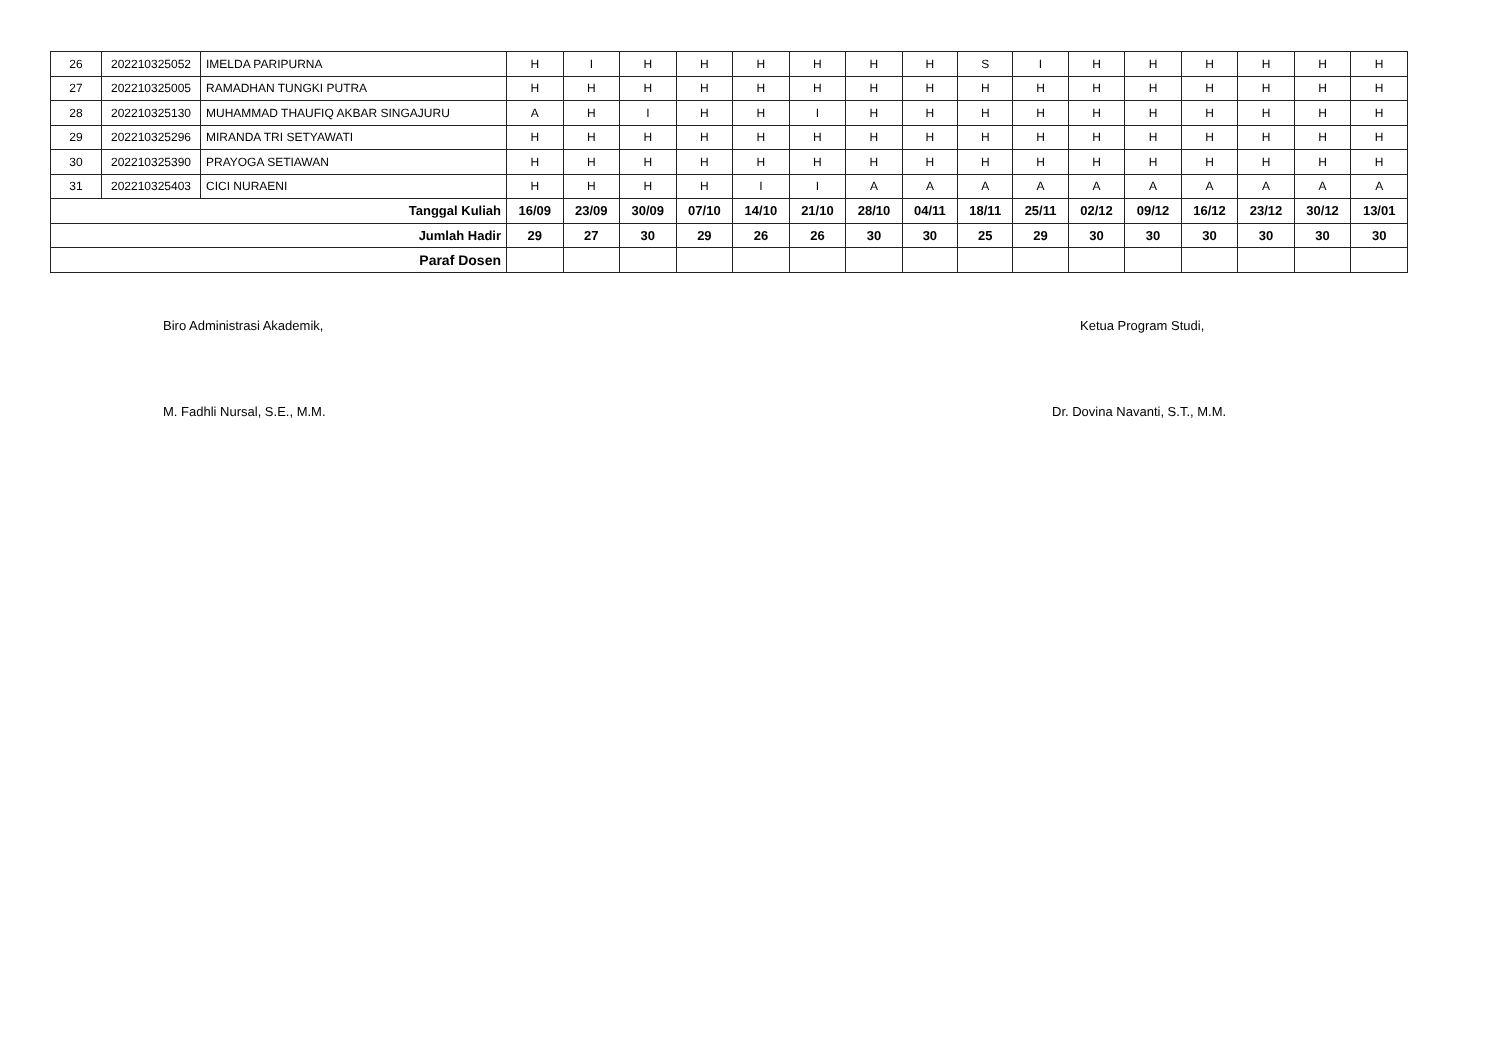| 26 | 202210325052 | IMELDA PARIPURNA | H | I | H | H | H | H | H | H | S | I | H | H | H | H | H | H |
| 27 | 202210325005 | RAMADHAN TUNGKI PUTRA | H | H | H | H | H | H | H | H | H | H | H | H | H | H | H | H |
| 28 | 202210325130 | MUHAMMAD THAUFIQ AKBAR SINGAJURU | A | H | I | H | H | I | H | H | H | H | H | H | H | H | H | H |
| 29 | 202210325296 | MIRANDA TRI SETYAWATI | H | H | H | H | H | H | H | H | H | H | H | H | H | H | H | H |
| 30 | 202210325390 | PRAYOGA SETIAWAN | H | H | H | H | H | H | H | H | H | H | H | H | H | H | H | H |
| 31 | 202210325403 | CICI NURAENI | H | H | H | H | I | I | A | A | A | A | A | A | A | A | A | A |
| Tanggal Kuliah | | | 16/09 | 23/09 | 30/09 | 07/10 | 14/10 | 21/10 | 28/10 | 04/11 | 18/11 | 25/11 | 02/12 | 09/12 | 16/12 | 23/12 | 30/12 | 13/01 |
| Jumlah Hadir | | | 29 | 27 | 30 | 29 | 26 | 26 | 30 | 30 | 25 | 29 | 30 | 30 | 30 | 30 | 30 | 30 |
| Paraf Dosen | | | | | | | | | | | | | | | | | | |
Biro Administrasi Akademik,
M. Fadhli Nursal, S.E., M.M.
Ketua Program Studi,
Dr. Dovina Navanti, S.T., M.M.